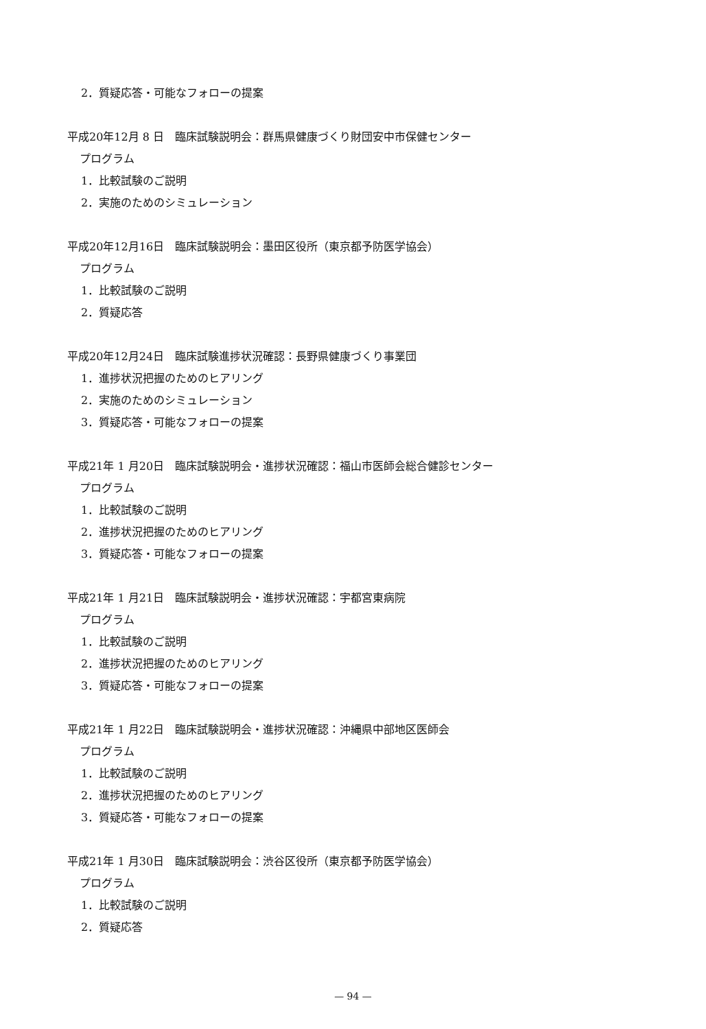2．質疑応答・可能なフォローの提案
平成20年12月 8 日　臨床試験説明会：群馬県健康づくり財団安中市保健センター
プログラム
1．比較試験のご説明
2．実施のためのシミュレーション
平成20年12月16日　臨床試験説明会：墨田区役所（東京都予防医学協会）
プログラム
1．比較試験のご説明
2．質疑応答
平成20年12月24日　臨床試験進捗状況確認：長野県健康づくり事業団
1．進捗状況把握のためのヒアリング
2．実施のためのシミュレーション
3．質疑応答・可能なフォローの提案
平成21年 1 月20日　臨床試験説明会・進捗状況確認：福山市医師会総合健診センター
プログラム
1．比較試験のご説明
2．進捗状況把握のためのヒアリング
3．質疑応答・可能なフォローの提案
平成21年 1 月21日　臨床試験説明会・進捗状況確認：宇都宮東病院
プログラム
1．比較試験のご説明
2．進捗状況把握のためのヒアリング
3．質疑応答・可能なフォローの提案
平成21年 1 月22日　臨床試験説明会・進捗状況確認：沖縄県中部地区医師会
プログラム
1．比較試験のご説明
2．進捗状況把握のためのヒアリング
3．質疑応答・可能なフォローの提案
平成21年 1 月30日　臨床試験説明会：渋谷区役所（東京都予防医学協会）
プログラム
1．比較試験のご説明
2．質疑応答
— 94 —